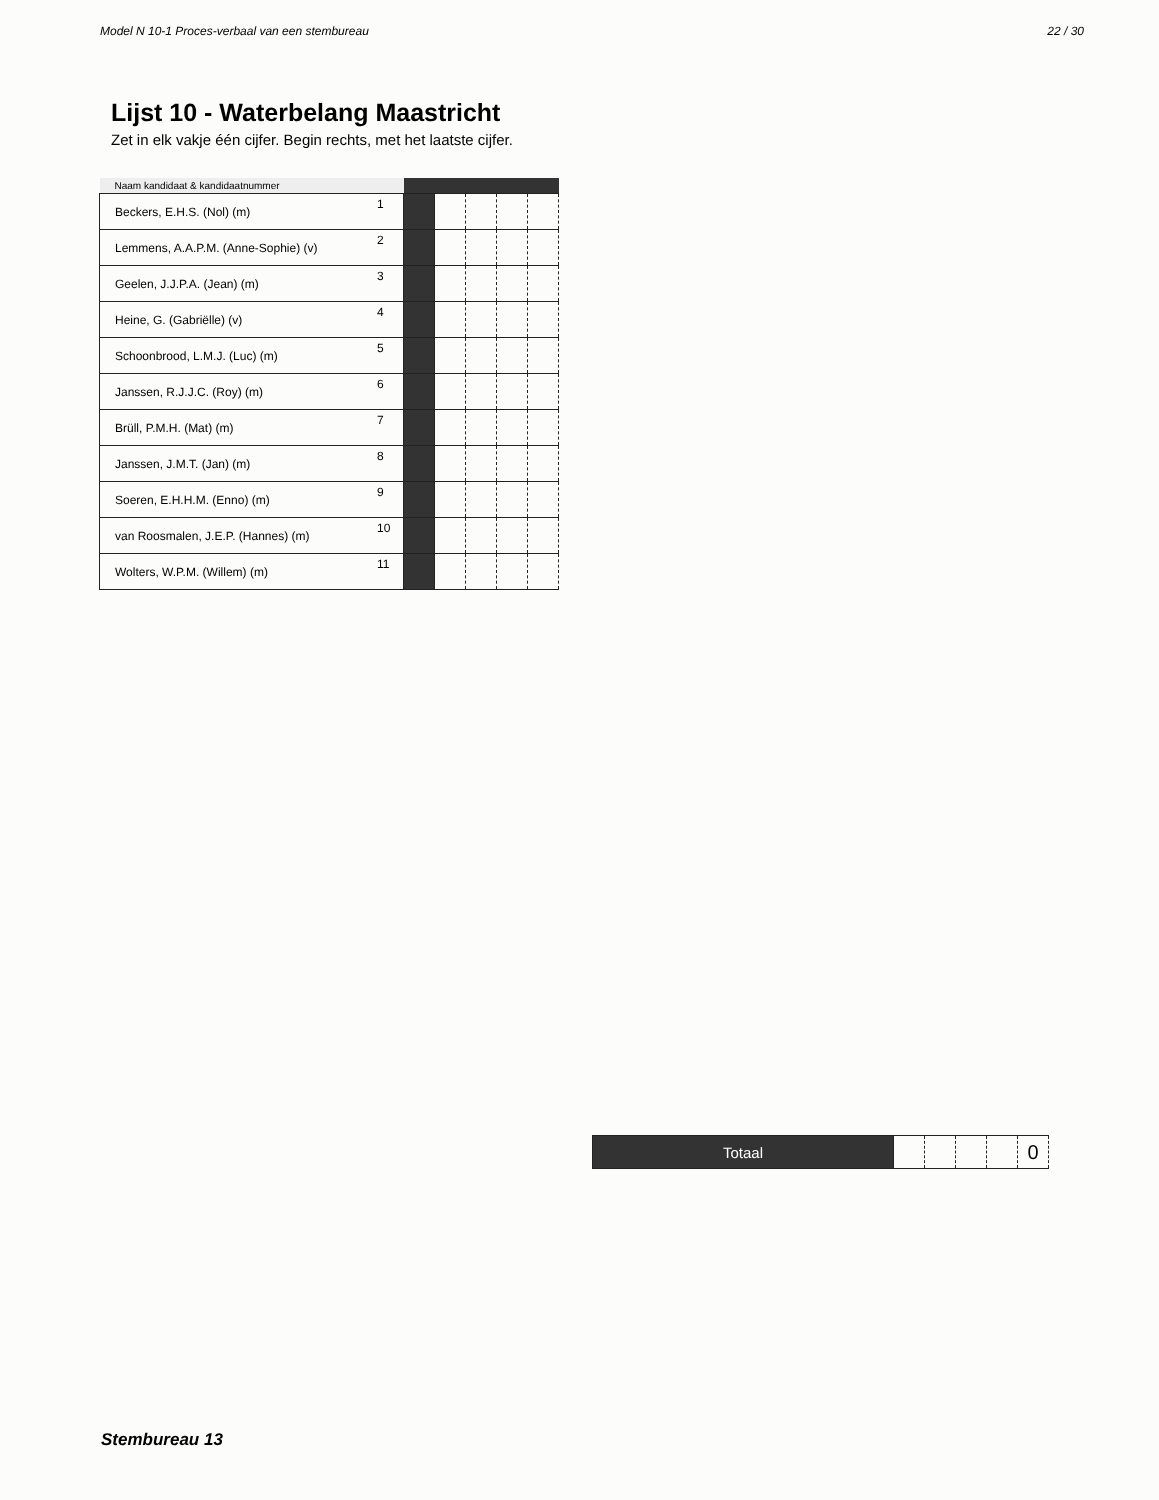Model N 10-1 Proces-verbaal van een stembureau 22 / 30
Lijst 10 - Waterbelang Maastricht
Zet in elk vakje één cijfer. Begin rechts, met het laatste cijfer.
| Naam kandidaat & kandidaatnummer | | | | | | |
| --- | --- | --- | --- | --- | --- | --- |
| Beckers, E.H.S. (Nol) (m) | 1 | | | | | |
| Lemmens, A.A.P.M. (Anne-Sophie) (v) | 2 | | | | | |
| Geelen, J.J.P.A. (Jean) (m) | 3 | | | | | |
| Heine, G. (Gabriëlle) (v) | 4 | | | | | |
| Schoonbrood, L.M.J. (Luc) (m) | 5 | | | | | |
| Janssen, R.J.J.C. (Roy) (m) | 6 | | | | | |
| Brüll, P.M.H. (Mat) (m) | 7 | | | | | |
| Janssen, J.M.T. (Jan) (m) | 8 | | | | | |
| Soeren, E.H.H.M. (Enno) (m) | 9 | | | | | |
| van Roosmalen, J.E.P. (Hannes) (m) | 10 | | | | | |
| Wolters, W.P.M. (Willem) (m) | 11 | | | | | |
| Totaal | | | | | 0 |
Stembureau 13